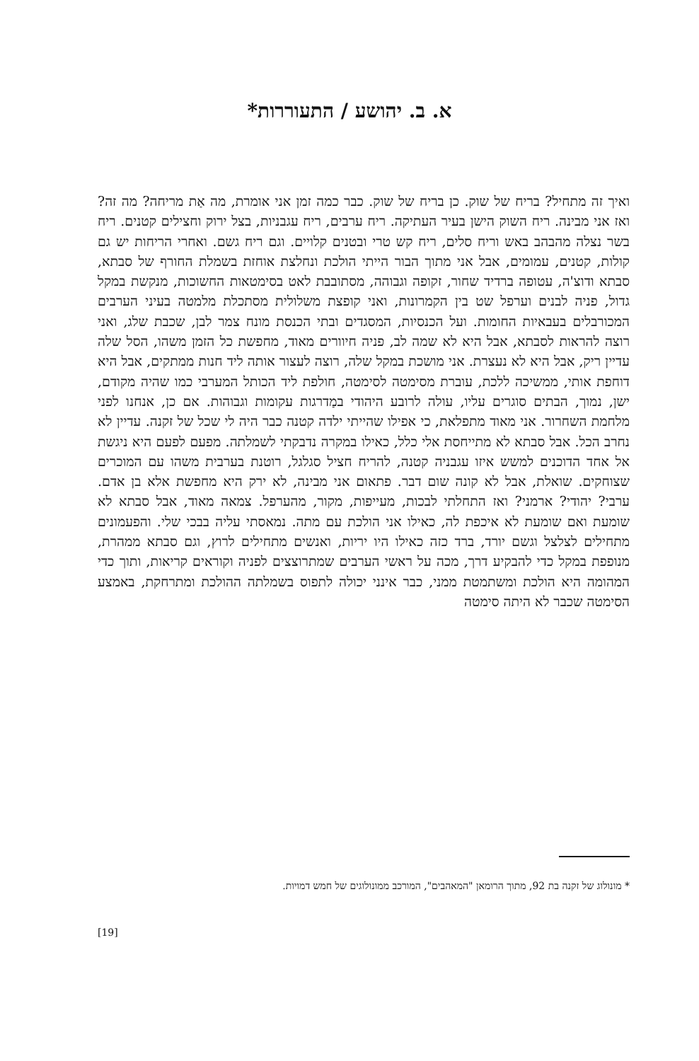א. ב. יהושע / התעוררות*
ואיך זה מתחיל? בריח של שוק. כן בריח של שוק. כבר כמה זמן אני אומרת, מה אַת מריחה? מה זה? ואז אני מבינה. ריח השוק הישן בעיר העתיקה. ריח ערבים, ריח עגבניות, בצל ירוק וחצילים קטנים. ריח בשר נצלה מהבהב באש וריח סלים, ריח קש טרי ובטנים קלויים. וגם ריח גשם. ואחרי הריחות יש גם קולות, קטנים, עמומים, אבל אני מתוך הבור הייתי הולכת ונחלצת אוחזת בשמלת החורף של סבתא, סבתא ודוצ'ה, עטופה ברדיד שחור, זקופה וגבוהה, מסתובבת לאט בסימטאות החשוכות, מנקשת במקל גדול, פניה לבנים וערפל שט בין הקמרונות, ואני קופצת משלולית מסתכלת מלמטה בעיני הערבים המכורבלים בעבאיות החומות. ועל הכנסיות, המסגדים ובתי הכנסת מונח צמר לבן, שכבת שלג, ואני רוצה להראות לסבתא, אבל היא לא שמה לב, פניה חיוורים מאוד, מחפשת כל הזמן משהו, הסל שלה עדיין ריק, אבל היא לא נעצרת. אני מושכת במקל שלה, רוצה לעצור אותה ליד חנות ממתקים, אבל היא דוחפת אותי, ממשיכה ללכת, עוברת מסימטה לסימטה, חולפת ליד הכותל המערבי כמו שהיה מקודם, ישן, נמוך, הבתים סוגרים עליו, עולה לרובע היהודי במַדרגות עקומות וגבוהות. אם כן, אנחנו לפני מלחמת השחרור. אני מאוד מתפלאת, כי אפילו שהייתי ילדה קטנה כבר היה לי שכל של זקנה. עדיין לא נחרב הכל. אבל סבתא לא מתייחסת אלי כלל, כאילו במקרה נדבקתי לשמלתה. מפעם לפעם היא ניגשת אל אחד הדוכנים למשש איזו עגבניה קטנה, להריח חציל סגלגל, רוטנת בערבית משהו עם המוכרים שצוחקים. שואלת, אבל לא קונה שום דבר. פתאום אני מבינה, לא ירק היא מחפשת אלא בן אדם. ערבי? יהודי? ארמני? ואז התחלתי לבכות, מעייפות, מקור, מהערפל. צמאה מאוד, אבל סבתא לא שומעת ואם שומעת לא איכפת לה, כאילו אני הולכת עם מתה. נמאסתי עליה בבכי שלי. והפעמונים מתחילים לצלצל וגשם יורד, ברד כזה כאילו היו יריות, ואנשים מתחילים לרוץ, וגם סבתא ממהרת, מנופפת במקל כדי להבקיע דרך, מכה על ראשי הערבים שמתרוצצים לפניה וקוראים קריאות, ותוך כדי המהומה היא הולכת ומשתמטת ממני, כבר אינני יכולה לתפוס בשמלתה ההולכת ומתרחקת, באמצע הסימטה שכבר לא היתה סימטה
* מונולוג של זקנה בת 92, מתוך הרומאן "המאהבים", המורכב ממונולוגים של חמש דמויות.
[19]